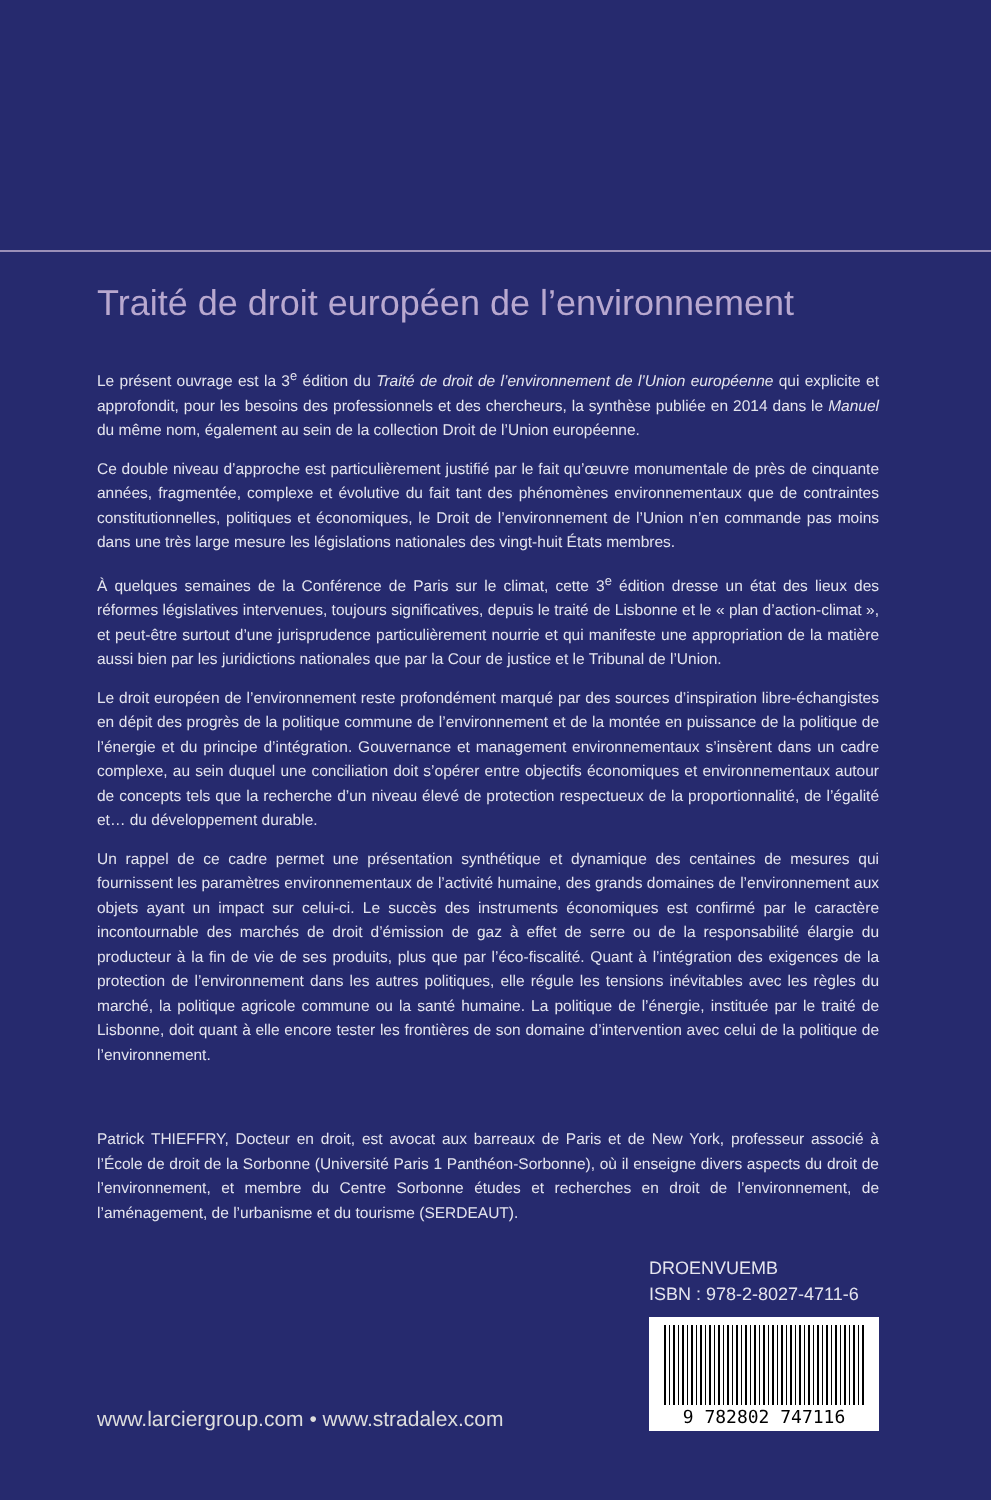Traité de droit européen de l’environnement
Le présent ouvrage est la 3<sup>e</sup> édition du Traité de droit de l’environnement de l’Union européenne qui explicite et approfondit, pour les besoins des professionnels et des chercheurs, la synthèse publiée en 2014 dans le Manuel du même nom, également au sein de la collection Droit de l’Union européenne.
Ce double niveau d’approche est particulièrement justifié par le fait qu’œuvre monumentale de près de cinquante années, fragmentée, complexe et évolutive du fait tant des phénomènes environnementaux que de contraintes constitutionnelles, politiques et économiques, le Droit de l’environnement de l’Union n’en commande pas moins dans une très large mesure les législations nationales des vingt-huit États membres.
À quelques semaines de la Conférence de Paris sur le climat, cette 3<sup>e</sup> édition dresse un état des lieux des réformes législatives intervenues, toujours significatives, depuis le traité de Lisbonne et le « plan d’action-climat », et peut-être surtout d’une jurisprudence particulièrement nourrie et qui manifeste une appropriation de la matière aussi bien par les juridictions nationales que par la Cour de justice et le Tribunal de l’Union.
Le droit européen de l’environnement reste profondément marqué par des sources d’inspiration libre-échangistes en dépit des progrès de la politique commune de l’environnement et de la montée en puissance de la politique de l’énergie et du principe d’intégration. Gouvernance et management environnementaux s’insèrent dans un cadre complexe, au sein duquel une conciliation doit s’opérer entre objectifs économiques et environnementaux autour de concepts tels que la recherche d’un niveau élevé de protection respectueux de la proportionnalité, de l’égalité et… du développement durable.
Un rappel de ce cadre permet une présentation synthétique et dynamique des centaines de mesures qui fournissent les paramètres environnementaux de l’activité humaine, des grands domaines de l’environnement aux objets ayant un impact sur celui-ci. Le succès des instruments économiques est confirmé par le caractère incontournable des marchés de droit d’émission de gaz à effet de serre ou de la responsabilité élargie du producteur à la fin de vie de ses produits, plus que par l’éco-fiscalité. Quant à l’intégration des exigences de la protection de l’environnement dans les autres politiques, elle régule les tensions inévitables avec les règles du marché, la politique agricole commune ou la santé humaine. La politique de l’énergie, instituée par le traité de Lisbonne, doit quant à elle encore tester les frontières de son domaine d’intervention avec celui de la politique de l’environnement.
Patrick THIEFFRY, Docteur en droit, est avocat aux barreaux de Paris et de New York, professeur associé à l’École de droit de la Sorbonne (Université Paris 1 Panthéon-Sorbonne), où il enseigne divers aspects du droit de l’environnement, et membre du Centre Sorbonne études et recherches en droit de l’environnement, de l’aménagement, de l’urbanisme et du tourisme (SERDEAUT).
www.larciergroup.com • www.stradalex.com
DROENVUEMB
ISBN : 978-2-8027-4711-6
9 782802 747116